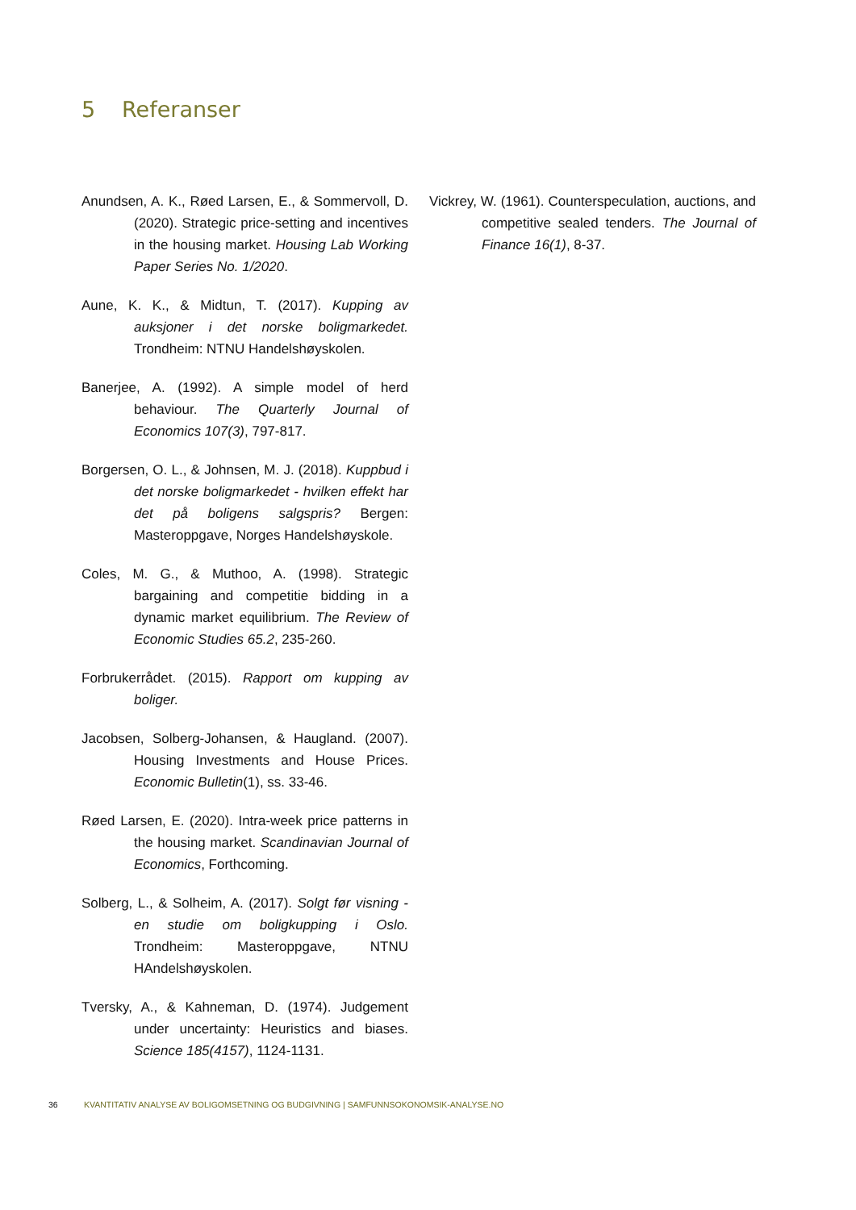5 Referanser
Anundsen, A. K., Røed Larsen, E., & Sommervoll, D. (2020). Strategic price-setting and incentives in the housing market. Housing Lab Working Paper Series No. 1/2020.
Aune, K. K., & Midtun, T. (2017). Kupping av auksjoner i det norske boligmarkedet. Trondheim: NTNU Handelshøyskolen.
Banerjee, A. (1992). A simple model of herd behaviour. The Quarterly Journal of Economics 107(3), 797-817.
Borgersen, O. L., & Johnsen, M. J. (2018). Kuppbud i det norske boligmarkedet - hvilken effekt har det på boligens salgspris? Bergen: Masteroppgave, Norges Handelshøyskole.
Coles, M. G., & Muthoo, A. (1998). Strategic bargaining and competitie bidding in a dynamic market equilibrium. The Review of Economic Studies 65.2, 235-260.
Forbrukerrådet. (2015). Rapport om kupping av boliger.
Jacobsen, Solberg-Johansen, & Haugland. (2007). Housing Investments and House Prices. Economic Bulletin(1), ss. 33-46.
Røed Larsen, E. (2020). Intra-week price patterns in the housing market. Scandinavian Journal of Economics, Forthcoming.
Solberg, L., & Solheim, A. (2017). Solgt før visning - en studie om boligkupping i Oslo. Trondheim: Masteroppgave, NTNU HAndelshøyskolen.
Tversky, A., & Kahneman, D. (1974). Judgement under uncertainty: Heuristics and biases. Science 185(4157), 1124-1131.
Vickrey, W. (1961). Counterspeculation, auctions, and competitive sealed tenders. The Journal of Finance 16(1), 8-37.
36 KVANTITATIV ANALYSE AV BOLIGOMSETNING OG BUDGIVNING | SAMFUNNSOKONOMSIK-ANALYSE.NO